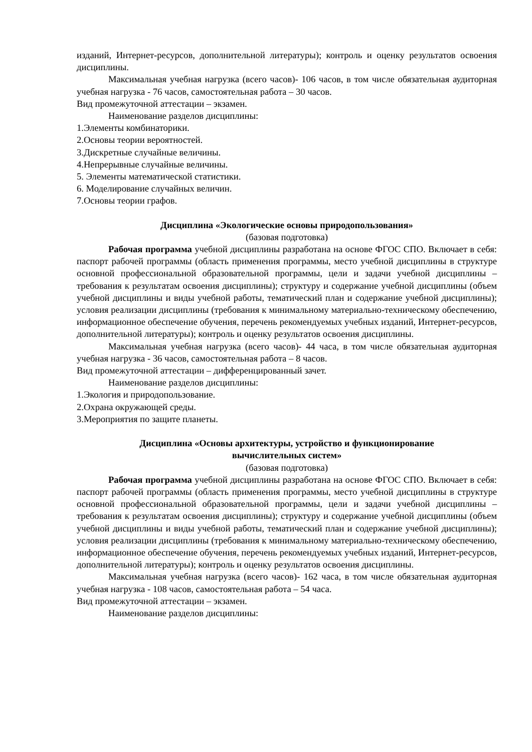изданий, Интернет-ресурсов, дополнительной литературы); контроль и оценку результатов освоения дисциплины.
Максимальная учебная нагрузка (всего часов)- 106 часов, в том числе обязательная аудиторная учебная нагрузка - 76 часов, самостоятельная работа – 30 часов.
Вид промежуточной аттестации – экзамен.
Наименование разделов дисциплины:
1.Элементы комбинаторики.
2.Основы теории вероятностей.
3.Дискретные случайные величины.
4.Непрерывные случайные величины.
5. Элементы математической статистики.
6. Моделирование случайных величин.
7.Основы теории графов.
Дисциплина «Экологические основы природопользования»
(базовая подготовка)
Рабочая программа учебной дисциплины разработана на основе ФГОС СПО. Включает в себя: паспорт рабочей программы (область применения программы, место учебной дисциплины в структуре основной профессиональной образовательной программы, цели и задачи учебной дисциплины – требования к результатам освоения дисциплины); структуру и содержание учебной дисциплины (объем учебной дисциплины и виды учебной работы, тематический план и содержание учебной дисциплины); условия реализации дисциплины (требования к минимальному материально-техническому обеспечению, информационное обеспечение обучения, перечень рекомендуемых учебных изданий, Интернет-ресурсов, дополнительной литературы); контроль и оценку результатов освоения дисциплины.
Максимальная учебная нагрузка (всего часов)- 44 часа, в том числе обязательная аудиторная учебная нагрузка - 36 часов, самостоятельная работа – 8 часов.
Вид промежуточной аттестации – дифференцированный зачет.
Наименование разделов дисциплины:
1.Экология и природопользование.
2.Охрана окружающей среды.
3.Мероприятия по защите планеты.
Дисциплина «Основы архитектуры, устройство и функционирование
вычислительных систем»
(базовая подготовка)
Рабочая программа учебной дисциплины разработана на основе ФГОС СПО. Включает в себя: паспорт рабочей программы (область применения программы, место учебной дисциплины в структуре основной профессиональной образовательной программы, цели и задачи учебной дисциплины – требования к результатам освоения дисциплины); структуру и содержание учебной дисциплины (объем учебной дисциплины и виды учебной работы, тематический план и содержание учебной дисциплины); условия реализации дисциплины (требования к минимальному материально-техническому обеспечению, информационное обеспечение обучения, перечень рекомендуемых учебных изданий, Интернет-ресурсов, дополнительной литературы); контроль и оценку результатов освоения дисциплины.
Максимальная учебная нагрузка (всего часов)- 162 часа, в том числе обязательная аудиторная учебная нагрузка - 108 часов, самостоятельная работа – 54 часа.
Вид промежуточной аттестации – экзамен.
Наименование разделов дисциплины: